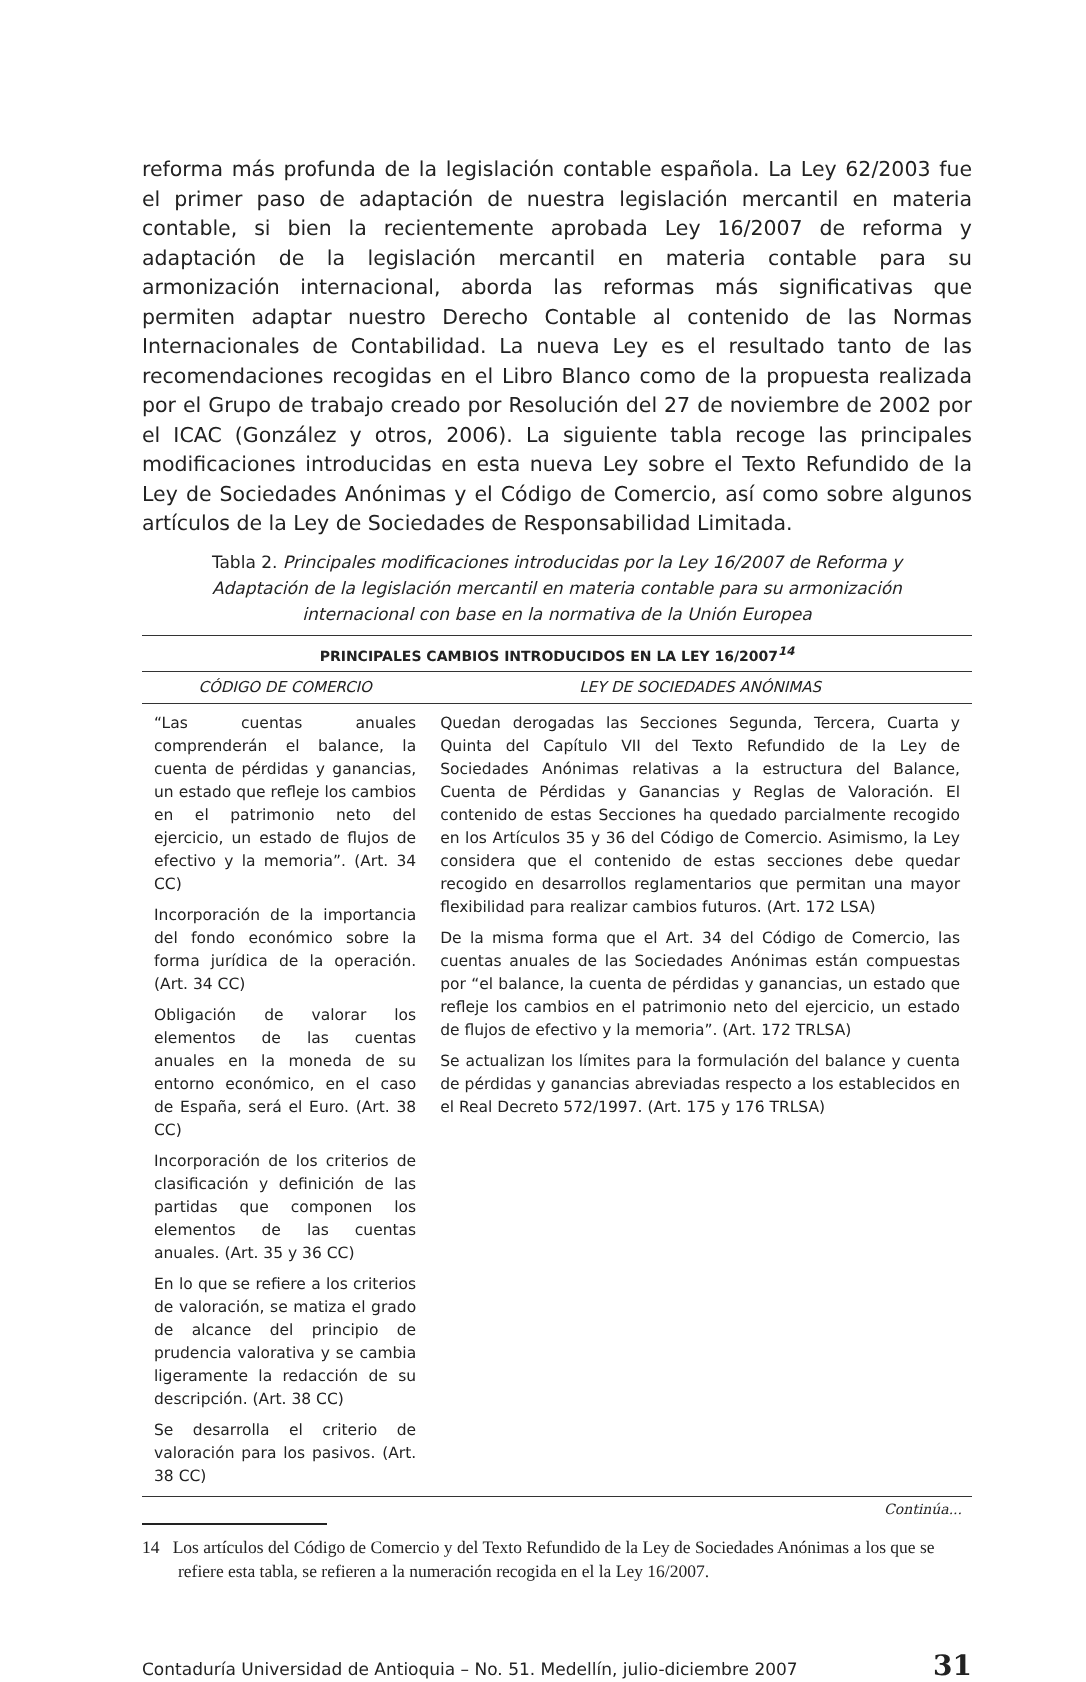reforma más profunda de la legislación contable española. La Ley 62/2003 fue el primer paso de adaptación de nuestra legislación mercantil en materia contable, si bien la recientemente aprobada Ley 16/2007 de reforma y adaptación de la legislación mercantil en materia contable para su armonización internacional, aborda las reformas más significativas que permiten adaptar nuestro Derecho Contable al contenido de las Normas Internacionales de Contabilidad. La nueva Ley es el resultado tanto de las recomendaciones recogidas en el Libro Blanco como de la propuesta realizada por el Grupo de trabajo creado por Resolución del 27 de noviembre de 2002 por el ICAC (González y otros, 2006). La siguiente tabla recoge las principales modificaciones introducidas en esta nueva Ley sobre el Texto Refundido de la Ley de Sociedades Anónimas y el Código de Comercio, así como sobre algunos artículos de la Ley de Sociedades de Responsabilidad Limitada.
Tabla 2. Principales modificaciones introducidas por la Ley 16/2007 de Reforma y Adaptación de la legislación mercantil en materia contable para su armonización internacional con base en la normativa de la Unión Europea
| PRINCIPALES CAMBIOS INTRODUCIDOS EN LA LEY 16/2007<sup>14</sup> | |
| --- | --- |
| CÓDIGO DE COMERCIO | LEY DE SOCIEDADES ANÓNIMAS |
| “Las cuentas anuales comprenderán el balance, la cuenta de pérdidas y ganancias, un estado que refleje los cambios en el patrimonio neto del ejercicio, un estado de flujos de efectivo y la memoria”. (Art. 34 CC) Incorporación de la importancia del fondo económico sobre la forma jurídica de la operación. (Art. 34 CC) Obligación de valorar los elementos de las cuentas anuales en la moneda de su entorno económico, en el caso de España, será el Euro. (Art. 38 CC) Incorporación de los criterios de clasificación y definición de las partidas que componen los elementos de las cuentas anuales. (Art. 35 y 36 CC) En lo que se refiere a los criterios de valoración, se matiza el grado de alcance del principio de prudencia valorativa y se cambia ligeramente la redacción de su descripción. (Art. 38 CC) Se desarrolla el criterio de valoración para los pasivos. (Art. 38 CC) | Quedan derogadas las Secciones Segunda, Tercera, Cuarta y Quinta del Capítulo VII del Texto Refundido de la Ley de Sociedades Anónimas relativas a la estructura del Balance, Cuenta de Pérdidas y Ganancias y Reglas de Valoración. El contenido de estas Secciones ha quedado parcialmente recogido en los Artículos 35 y 36 del Código de Comercio. Asimismo, la Ley considera que el contenido de estas secciones debe quedar recogido en desarrollos reglamentarios que permitan una mayor flexibilidad para realizar cambios futuros. (Art. 172 LSA) De la misma forma que el Art. 34 del Código de Comercio, las cuentas anuales de las Sociedades Anónimas están compuestas por “el balance, la cuenta de pérdidas y ganancias, un estado que refleje los cambios en el patrimonio neto del ejercicio, un estado de flujos de efectivo y la memoria”. (Art. 172 TRLSA) Se actualizan los límites para la formulación del balance y cuenta de pérdidas y ganancias abreviadas respecto a los establecidos en el Real Decreto 572/1997. (Art. 175 y 176 TRLSA) |
Continúa...
14 Los artículos del Código de Comercio y del Texto Refundido de la Ley de Sociedades Anónimas a los que se refiere esta tabla, se refieren a la numeración recogida en el la Ley 16/2007.
Contaduría Universidad de Antioquia – No. 51. Medellín, julio-diciembre 2007 31